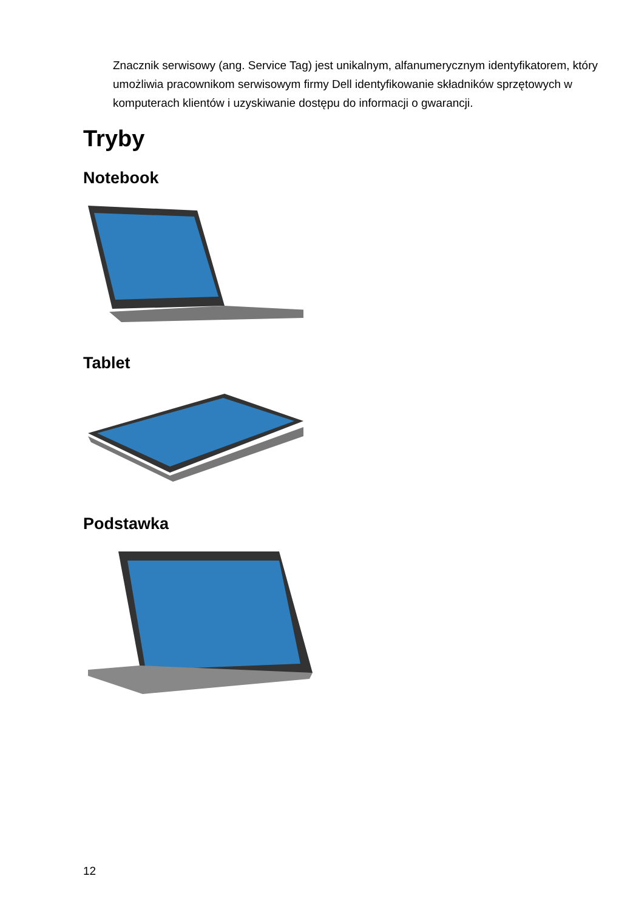Znacznik serwisowy (ang. Service Tag) jest unikalnym, alfanumerycznym identyfikatorem, który umożliwia pracownikom serwisowym firmy Dell identyfikowanie składników sprzętowych w komputerach klientów i uzyskiwanie dostępu do informacji o gwarancji.
Tryby
Notebook
Tablet
Podstawka
12